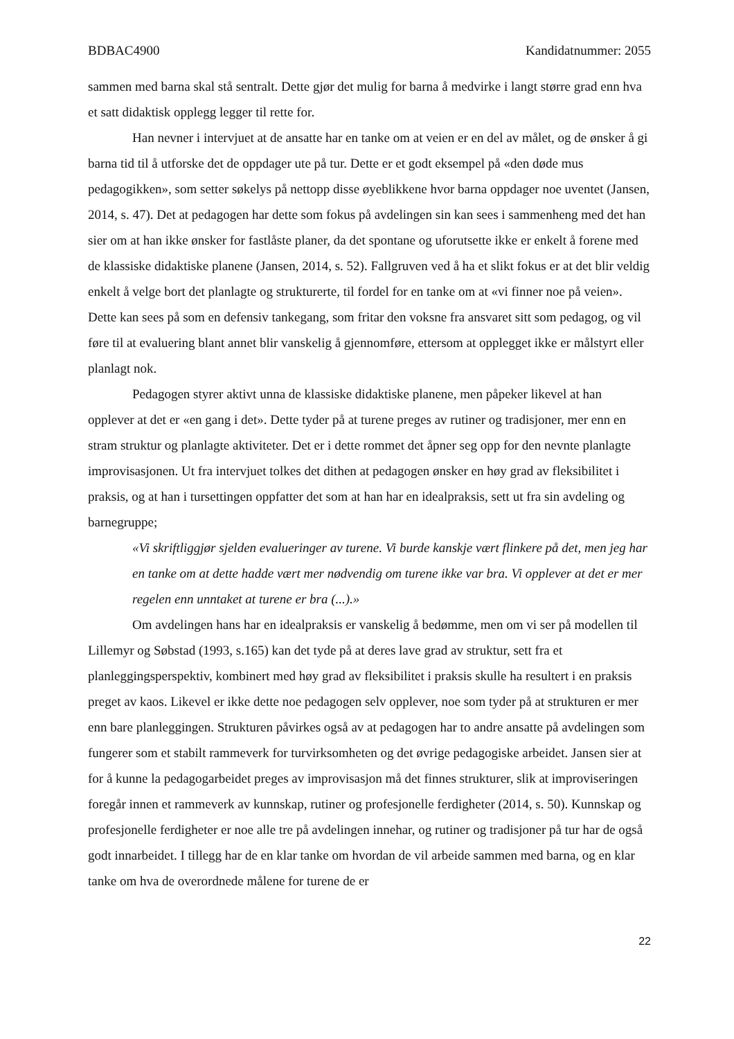BDBAC4900 Kandidatnummer: 2055
sammen med barna skal stå sentralt. Dette gjør det mulig for barna å medvirke i langt større grad enn hva et satt didaktisk opplegg legger til rette for.
Han nevner i intervjuet at de ansatte har en tanke om at veien er en del av målet, og de ønsker å gi barna tid til å utforske det de oppdager ute på tur. Dette er et godt eksempel på «den døde mus pedagogikken», som setter søkelys på nettopp disse øyeblikkene hvor barna oppdager noe uventet (Jansen, 2014, s. 47). Det at pedagogen har dette som fokus på avdelingen sin kan sees i sammenheng med det han sier om at han ikke ønsker for fastlåste planer, da det spontane og uforutsette ikke er enkelt å forene med de klassiske didaktiske planene (Jansen, 2014, s. 52). Fallgruven ved å ha et slikt fokus er at det blir veldig enkelt å velge bort det planlagte og strukturerte, til fordel for en tanke om at «vi finner noe på veien». Dette kan sees på som en defensiv tankegang, som fritar den voksne fra ansvaret sitt som pedagog, og vil føre til at evaluering blant annet blir vanskelig å gjennomføre, ettersom at opplegget ikke er målstyrt eller planlagt nok.
Pedagogen styrer aktivt unna de klassiske didaktiske planene, men påpeker likevel at han opplever at det er «en gang i det». Dette tyder på at turene preges av rutiner og tradisjoner, mer enn en stram struktur og planlagte aktiviteter. Det er i dette rommet det åpner seg opp for den nevnte planlagte improvisasjonen. Ut fra intervjuet tolkes det dithen at pedagogen ønsker en høy grad av fleksibilitet i praksis, og at han i tursettingen oppfatter det som at han har en idealpraksis, sett ut fra sin avdeling og barnegruppe;
«Vi skriftliggjør sjelden evalueringer av turene. Vi burde kanskje vært flinkere på det, men jeg har en tanke om at dette hadde vært mer nødvendig om turene ikke var bra. Vi opplever at det er mer regelen enn unntaket at turene er bra (...).»
Om avdelingen hans har en idealpraksis er vanskelig å bedømme, men om vi ser på modellen til Lillemyr og Søbstad (1993, s.165) kan det tyde på at deres lave grad av struktur, sett fra et planleggingsperspektiv, kombinert med høy grad av fleksibilitet i praksis skulle ha resultert i en praksis preget av kaos. Likevel er ikke dette noe pedagogen selv opplever, noe som tyder på at strukturen er mer enn bare planleggingen. Strukturen påvirkes også av at pedagogen har to andre ansatte på avdelingen som fungerer som et stabilt rammeverk for turvirksomheten og det øvrige pedagogiske arbeidet. Jansen sier at for å kunne la pedagogarbeidet preges av improvisasjon må det finnes strukturer, slik at improviseringen foregår innen et rammeverk av kunnskap, rutiner og profesjonelle ferdigheter (2014, s. 50). Kunnskap og profesjonelle ferdigheter er noe alle tre på avdelingen innehar, og rutiner og tradisjoner på tur har de også godt innarbeidet. I tillegg har de en klar tanke om hvordan de vil arbeide sammen med barna, og en klar tanke om hva de overordnede målene for turene de er
22